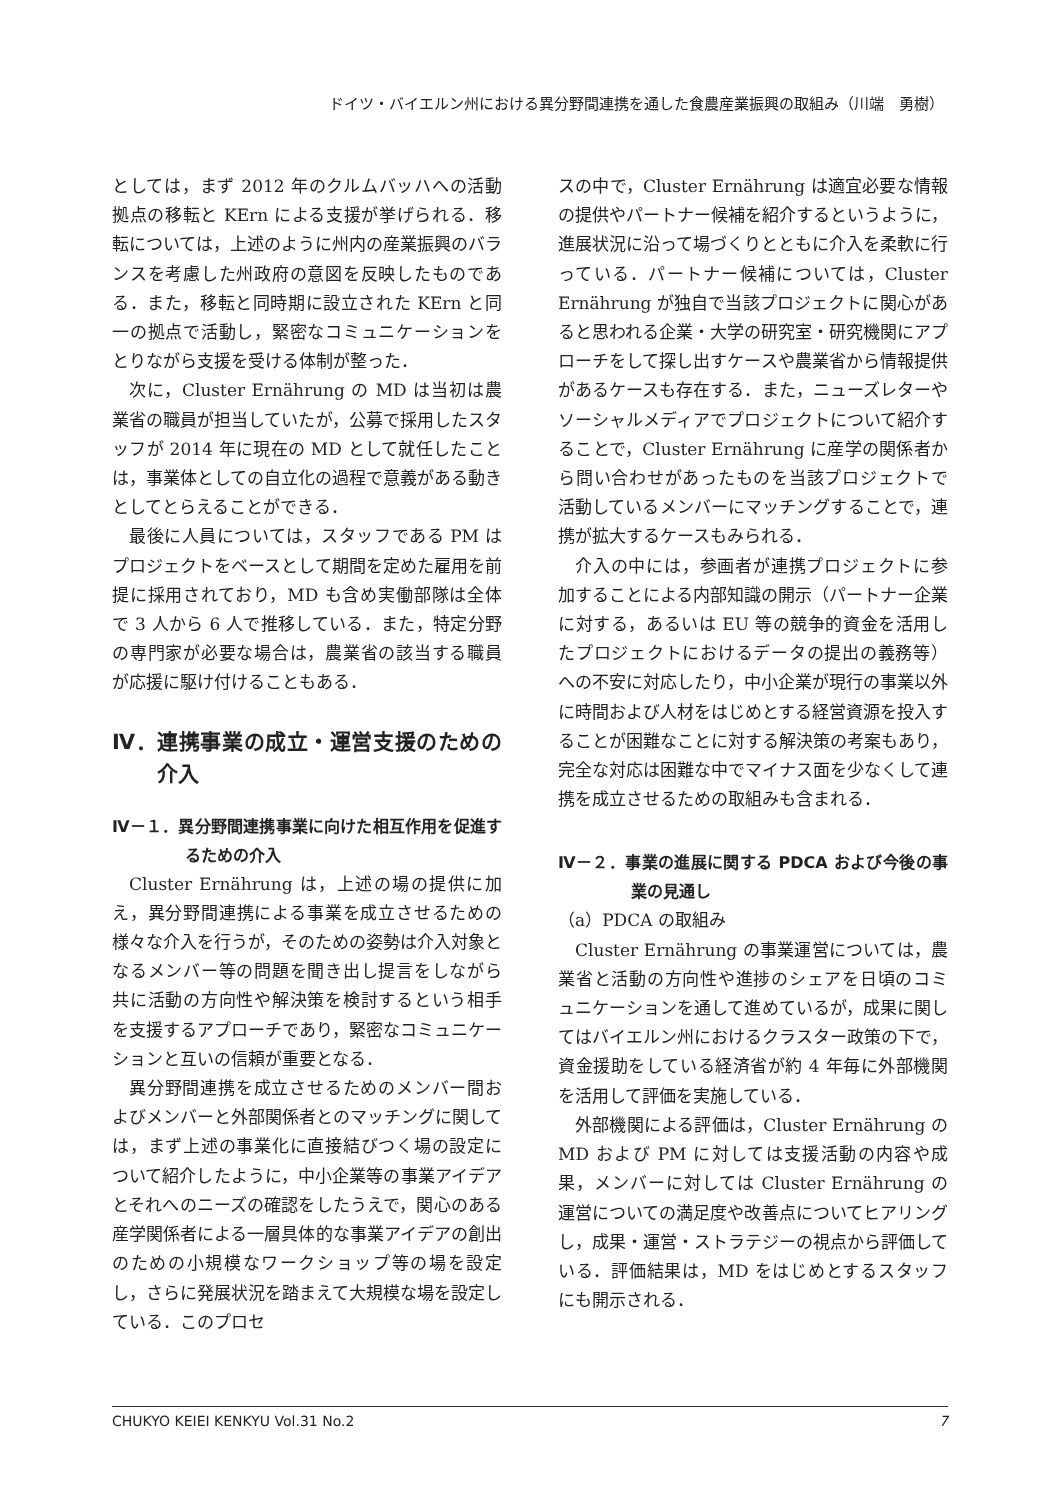ドイツ・バイエルン州における異分野間連携を通した食農産業振興の取組み（川端　勇樹）
としては，まず 2012 年のクルムバッハへの活動拠点の移転と KErn による支援が挙げられる．移転については，上述のように州内の産業振興のバランスを考慮した州政府の意図を反映したものである．また，移転と同時期に設立された KErn と同一の拠点で活動し，緊密なコミュニケーションをとりながら支援を受ける体制が整った．
次に，Cluster Ernährung の MD は当初は農業省の職員が担当していたが，公募で採用したスタッフが 2014 年に現在の MD として就任したことは，事業体としての自立化の過程で意義がある動きとしてとらえることができる．
最後に人員については，スタッフである PM はプロジェクトをベースとして期間を定めた雇用を前提に採用されており，MD も含め実働部隊は全体で 3 人から 6 人で推移している．また，特定分野の専門家が必要な場合は，農業省の該当する職員が応援に駆け付けることもある．
Ⅳ．連携事業の成立・運営支援のための介入
Ⅳ－１．異分野間連携事業に向けた相互作用を促進するための介入
Cluster Ernährung は，上述の場の提供に加え，異分野間連携による事業を成立させるための様々な介入を行うが，そのための姿勢は介入対象となるメンバー等の問題を聞き出し提言をしながら共に活動の方向性や解決策を検討するという相手を支援するアプローチであり，緊密なコミュニケーションと互いの信頼が重要となる．
異分野間連携を成立させるためのメンバー間およびメンバーと外部関係者とのマッチングに関しては，まず上述の事業化に直接結びつく場の設定について紹介したように，中小企業等の事業アイデアとそれへのニーズの確認をしたうえで，関心のある産学関係者による一層具体的な事業アイデアの創出のための小規模なワークショップ等の場を設定し，さらに発展状況を踏まえて大規模な場を設定している．このプロセ
スの中で，Cluster Ernährung は適宜必要な情報の提供やパートナー候補を紹介するというように，進展状況に沿って場づくりとともに介入を柔軟に行っている．パートナー候補については，Cluster Ernährung が独自で当該プロジェクトに関心があると思われる企業・大学の研究室・研究機関にアプローチをして探し出すケースや農業省から情報提供があるケースも存在する．また，ニューズレターやソーシャルメディアでプロジェクトについて紹介することで，Cluster Ernährung に産学の関係者から問い合わせがあったものを当該プロジェクトで活動しているメンバーにマッチングすることで，連携が拡大するケースもみられる．
介入の中には，参画者が連携プロジェクトに参加することによる内部知識の開示（パートナー企業に対する，あるいは EU 等の競争的資金を活用したプロジェクトにおけるデータの提出の義務等）への不安に対応したり，中小企業が現行の事業以外に時間および人材をはじめとする経営資源を投入することが困難なことに対する解決策の考案もあり，完全な対応は困難な中でマイナス面を少なくして連携を成立させるための取組みも含まれる．
Ⅳ－２．事業の進展に関する PDCA および今後の事業の見通し
（a）PDCA の取組み
Cluster Ernährung の事業運営については，農業省と活動の方向性や進捗のシェアを日頃のコミュニケーションを通して進めているが，成果に関してはバイエルン州におけるクラスター政策の下で，資金援助をしている経済省が約 4 年毎に外部機関を活用して評価を実施している．
外部機関による評価は，Cluster Ernährung の MD および PM に対しては支援活動の内容や成果，メンバーに対しては Cluster Ernährung の運営についての満足度や改善点についてヒアリングし，成果・運営・ストラテジーの視点から評価している．評価結果は，MD をはじめとするスタッフにも開示される．
CHUKYO KEIEI KENKYU Vol.31 No.2 7